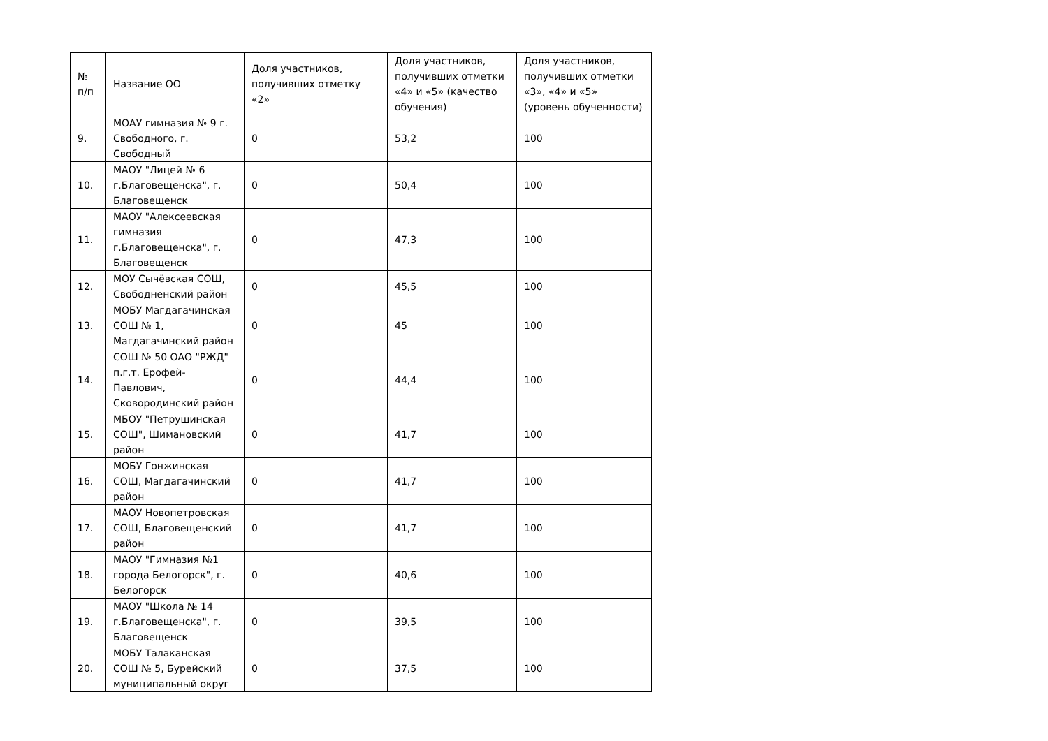| № п/п | Название ОО | Доля участников, получивших отметку «2» | Доля участников, получивших отметки «4» и «5» (качество обучения) | Доля участников, получивших отметки «3», «4» и «5» (уровень обученности) |
| 9. | МОАУ гимназия № 9 г. Свободного, г. Свободный | 0 | 53,2 | 100 |
| 10. | МАОУ "Лицей № 6 г.Благовещенска", г. Благовещенск | 0 | 50,4 | 100 |
| 11. | МАОУ "Алексеевская гимназия г.Благовещенска", г. Благовещенск | 0 | 47,3 | 100 |
| 12. | МОУ Сычёвская СОШ, Свободненский район | 0 | 45,5 | 100 |
| 13. | МОБУ Магдагачинская СОШ № 1, Магдагачинский район | 0 | 45 | 100 |
| 14. | СОШ № 50 ОАО "РЖД" п.г.т. Ерофей-Павлович, Сковородинский район | 0 | 44,4 | 100 |
| 15. | МБОУ "Петрушинская СОШ", Шимановский район | 0 | 41,7 | 100 |
| 16. | МОБУ Гонжинская СОШ, Магдагачинский район | 0 | 41,7 | 100 |
| 17. | МАОУ Новопетровская СОШ, Благовещенский район | 0 | 41,7 | 100 |
| 18. | МАОУ "Гимназия №1 города Белогорск", г. Белогорск | 0 | 40,6 | 100 |
| 19. | МАОУ "Школа № 14 г.Благовещенска", г. Благовещенск | 0 | 39,5 | 100 |
| 20. | МОБУ Талаканская СОШ № 5, Бурейский муниципальный округ | 0 | 37,5 | 100 |